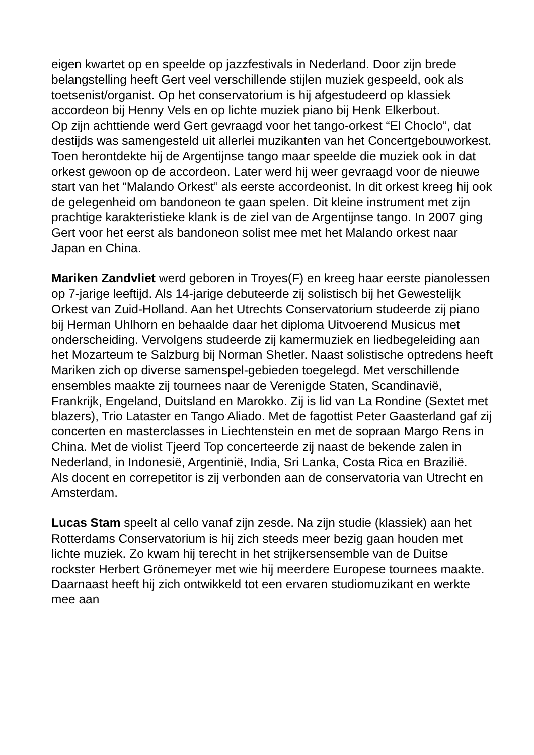eigen kwartet op en speelde op jazzfestivals in Nederland. Door zijn brede belangstelling heeft Gert veel verschillende stijlen muziek gespeeld, ook als toetsenist/organist. Op het conservatorium is hij afgestudeerd op klassiek accordeon bij Henny Vels en op lichte muziek piano bij Henk Elkerbout.
Op zijn achttiende werd Gert gevraagd voor het tango-orkest “El Choclo”, dat destijds was samengesteld uit allerlei muzikanten van het Concertgebouworkest. Toen herontdekte hij de Argentijnse tango maar speelde die muziek ook in dat orkest gewoon op de accordeon. Later werd hij weer gevraagd voor de nieuwe start van het “Malando Orkest” als eerste accordeonist. In dit orkest kreeg hij ook de gelegenheid om bandoneon te gaan spelen. Dit kleine instrument met zijn prachtige karakteristieke klank is de ziel van de Argentijnse tango. In 2007 ging Gert voor het eerst als bandoneon solist mee met het Malando orkest naar Japan en China.
Mariken Zandvliet werd geboren in Troyes(F) en kreeg haar eerste pianolessen op 7-jarige leeftijd. Als 14-jarige debuteerde zij solistisch bij het Gewestelijk Orkest van Zuid-Holland. Aan het Utrechts Conservatorium studeerde zij piano bij Herman Uhlhorn en behaalde daar het diploma Uitvoerend Musicus met onderscheiding. Vervolgens studeerde zij kamermuziek en liedbegeleiding aan het Mozarteum te Salzburg bij Norman Shetler. Naast solistische optredens heeft Mariken zich op diverse samenspel-gebieden toegelegd. Met verschillende ensembles maakte zij tournees naar de Verenigde Staten, Scandinavië, Frankrijk, Engeland, Duitsland en Marokko. Zij is lid van La Rondine (Sextet met blazers), Trio Lataster en Tango Aliado. Met de fagottist Peter Gaasterland gaf zij concerten en masterclasses in Liechtenstein en met de sopraan Margo Rens in China. Met de violist Tjeerd Top concerteerde zij naast de bekende zalen in Nederland, in Indonesië, Argentinië, India, Sri Lanka, Costa Rica en Brazilië.
Als docent en correpetitor is zij verbonden aan de conservatoria van Utrecht en Amsterdam.
Lucas Stam speelt al cello vanaf zijn zesde. Na zijn studie (klassiek) aan het Rotterdams Conservatorium is hij zich steeds meer bezig gaan houden met lichte muziek. Zo kwam hij terecht in het strijkersensemble van de Duitse rockster Herbert Grönemeyer met wie hij meerdere Europese tournees maakte. Daarnaast heeft hij zich ontwikkeld tot een ervaren studiomuzikant en werkte mee aan